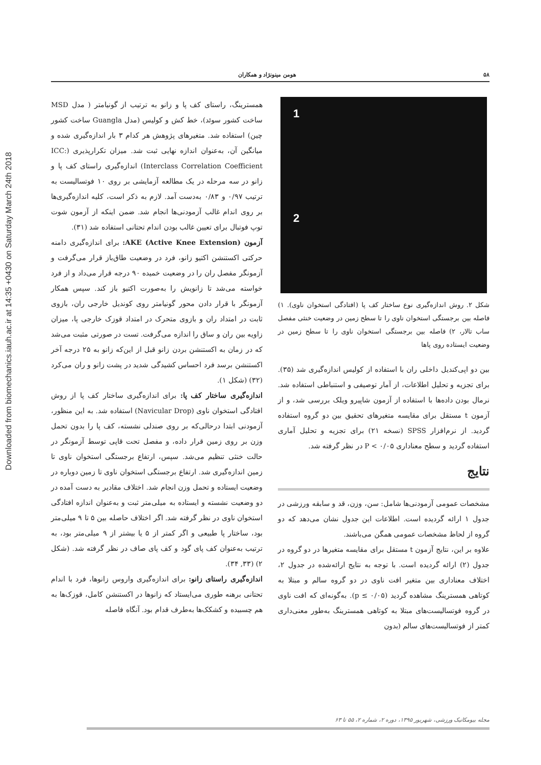Downloaded from biomechanics.iauh.ac.ir at 14:35 +0430 on Saturday March 24th 2018
۵۸ هومن مینونژاد و همکاران
همسترینگ، راستای کف پا و زانو به ترتیب از گونیامتر ( مدل MSD ساخت کشور سوئد)، خط کش و کولیس (مدل Guangla ساخت کشور چین) استفاده شد. متغیرهای پژوهش هر کدام ۳ بار اندازه‌گیری شده و میانگین آن، به‌عنوان اندازه نهایی ثبت شد. میزان تکرارپذیری (ICC: Interclass Correlation Coefficient) اندازه‌گیری راستای کف پا و زانو در سه مرحله در یک مطالعه آزمایشی بر روی ۱۰ فوتسالیست به ترتیب ۰/۹۷ و ۰/۸۳ به‌دست آمد. لازم به ذکر است، کلیه اندازه‌گیری‌ها بر روی اندام غالب آزمودنی‌ها انجام شد. ضمن اینکه از آزمون شوت توپ فوتبال برای تعیین غالب بودن اندام تحتانی استفاده شد (۳۱).
آزمون AKE (Active Knee Extension): برای اندازه‌گیری دامنه حرکتی اکستنشن اکتیو زانو، فرد در وضعیت طاق‌باز قرار می‌گرفت و آزمونگر مفصل ران را در وضعیت خمیده ۹۰ درجه قرار می‌داد و از فرد خواسته می‌شد تا زانویش را به‌صورت اکتیو باز کند. سپس همکار آزمونگر با قرار دادن محور گونیامتر روی کوندیل خارجی ران، بازوی ثابت در امتداد ران و بازوی متحرک در امتداد قوزک خارجی پا، میزان زاویه بین ران و ساق را اندازه می‌گرفت. تست در صورتی مثبت می‌شد که در زمان به اکستنشن بردن زانو قبل از این‌که زانو به ۲۵ درجه آخر اکستنشن برسد فرد احساس کشیدگی شدید در پشت زانو و ران می‌کرد (۳۲) (شکل ۱).
اندازه‌گیری ساختار کف پا: برای اندازه‌گیری ساختار کف پا از روش افتادگی استخوان ناوی (Navicular Drop) استفاده شد. به این منظور، آزمودنی ابتدا درحالی‌که بر روی صندلی نشسته، کف پا را بدون تحمل وزن بر روی زمین قرار داده، و مفصل تحت قاپی توسط آزمونگر در حالت خنثی تنظیم می‌شد. سپس، ارتفاع برجستگی استخوان ناوی تا زمین اندازه‌گیری شد. ارتفاع برجستگی استخوان ناوی تا زمین دوباره در وضعیت ایستاده و تحمل وزن انجام شد. اختلاف مقادیر به دست آمده در دو وضعیت نشسته و ایستاده به میلی‌متر ثبت و به‌عنوان اندازه افتادگی استخوان ناوی در نظر گرفته شد. اگر اختلاف حاصله بین ۵ تا ۹ میلی‌متر بود، ساختار پا طبیعی و اگر کمتر از ۵ یا بیشتر از ۹ میلی‌متر بود، به ترتیب به‌عنوان کف پای گود و کف پای صاف در نظر گرفته شد. (شکل ۲) (۳۳, ۳۴).
اندازه‌گیری راستای زانو: برای اندازه‌گیری واروس زانوها، فرد با اندام تحتانی برهنه طوری می‌ایستاد که زانوها در اکستنشن کامل، قوزک‌ها به هم چسبیده و کشکک‌ها به‌طرف قدام بود. آنگاه فاصله
1
2
شکل ۲. روش اندازه‌گیری نوع ساختار کف پا (افتادگی استخوان ناوی). ۱) فاصله بین برجستگی استخوان ناوی را تا سطح زمین در وضعیت خنثی مفصل ساب تالار، ۲) فاصله بین برجستگی استخوان ناوی را تا سطح زمین در وضعیت ایستاده روی پاها
بین دو اپی‌کندیل داخلی ران با استفاده از کولیس اندازه‌گیری شد (۳۵). برای تجزیه و تحلیل اطلاعات، از آمار توصیفی و استنباطی استفاده شد. نرمال بودن داده‌ها با استفاده از آزمون شاپیرو ویلک بررسی شد، و از آزمون t مستقل برای مقایسه متغیرهای تحقیق بین دو گروه استفاده گردید. از نرم‌افزار SPSS (نسخه ۲۱) برای تجزیه و تحلیل آماری استفاده گردید و سطح معناداری P < ۰/۰۵ در نظر گرفته شد.
نتایج
مشخصات عمومی آزمودنی‌ها شامل: سن، وزن، قد و سابقه ورزشی در جدول ۱ ارائه گردیده است. اطلاعات این جدول نشان می‌دهد که دو گروه از لحاظ مشخصات عمومی همگن می‌باشند.
علاوه بر این، نتایج آزمون t مستقل برای مقایسه متغیرها در دو گروه در جدول (۲) ارائه گردیده است. با توجه به نتایج ارائه‌شده در جدول ۲، اختلاف معناداری بین متغیر افت ناوی در دو گروه سالم و مبتلا به کوتاهی همسترینگ مشاهده گردید (p ≤ ۰/۰۵). به‌گونه‌ای که افت ناوی در گروه فوتسالیست‌های مبتلا به کوتاهی همسترینگ به‌طور معنی‌داری کمتر از فوتسالیست‌های سالم (بدون
مجله بیومکانیک ورزشی، شهریور ۱۳۹۵، دوره ۲، شماره ۲، ۵۵ تا ۶۳